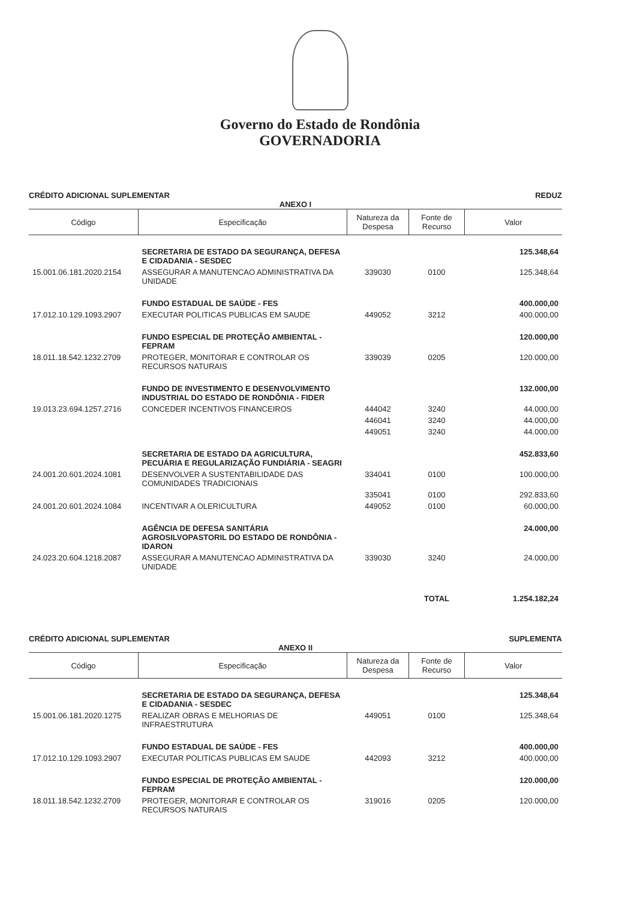Governo do Estado de Rondônia
GOVERNADORIA
CRÉDITO ADICIONAL SUPLEMENTAR REDUZ
ANEXO I
| Código | Especificação | Natureza da Despesa | Fonte de Recurso | Valor |
| --- | --- | --- | --- | --- |
| | SECRETARIA DE ESTADO DA SEGURANÇA, DEFESA E CIDADANIA - SESDEC | | | 125.348,64 |
| 15.001.06.181.2020.2154 | ASSEGURAR A MANUTENCAO ADMINISTRATIVA DA UNIDADE | 339030 | 0100 | 125.348,64 |
| | FUNDO ESTADUAL DE SAÚDE - FES | | | 400.000,00 |
| 17.012.10.129.1093.2907 | EXECUTAR POLITICAS PUBLICAS EM SAUDE | 449052 | 3212 | 400.000,00 |
| | FUNDO ESPECIAL DE PROTEÇÃO AMBIENTAL - FEPRAM | | | 120.000,00 |
| 18.011.18.542.1232.2709 | PROTEGER, MONITORAR E CONTROLAR OS RECURSOS NATURAIS | 339039 | 0205 | 120.000,00 |
| | FUNDO DE INVESTIMENTO E DESENVOLVIMENTO INDUSTRIAL DO ESTADO DE RONDÔNIA - FIDER | | | 132.000,00 |
| 19.013.23.694.1257.2716 | CONCEDER INCENTIVOS FINANCEIROS | 444042 | 3240 | 44.000,00 |
| | | 446041 | 3240 | 44.000,00 |
| | | 449051 | 3240 | 44.000,00 |
| | SECRETARIA DE ESTADO DA AGRICULTURA, PECUÁRIA E REGULARIZAÇÃO FUNDIÁRIA - SEAGRI | | | 452.833,60 |
| 24.001.20.601.2024.1081 | DESENVOLVER A SUSTENTABILIDADE DAS COMUNIDADES TRADICIONAIS | 334041 | 0100 | 100.000,00 |
| | | 335041 | 0100 | 292.833,60 |
| 24.001.20.601.2024.1084 | INCENTIVAR A OLERICULTURA | 449052 | 0100 | 60.000,00 |
| | AGÊNCIA DE DEFESA SANITÁRIA AGROSILVOPASTORIL DO ESTADO DE RONDÔNIA - IDARON | | | 24.000,00 |
| 24.023.20.604.1218.2087 | ASSEGURAR A MANUTENCAO ADMINISTRATIVA DA UNIDADE | 339030 | 3240 | 24.000,00 |
| | | | TOTAL | 1.254.182,24 |
CRÉDITO ADICIONAL SUPLEMENTAR SUPLEMENTA
ANEXO II
| Código | Especificação | Natureza da Despesa | Fonte de Recurso | Valor |
| --- | --- | --- | --- | --- |
| | SECRETARIA DE ESTADO DA SEGURANÇA, DEFESA E CIDADANIA - SESDEC | | | 125.348,64 |
| 15.001.06.181.2020.1275 | REALIZAR OBRAS E MELHORIAS DE INFRAESTRUTURA | 449051 | 0100 | 125.348,64 |
| | FUNDO ESTADUAL DE SAÚDE - FES | | | 400.000,00 |
| 17.012.10.129.1093.2907 | EXECUTAR POLITICAS PUBLICAS EM SAUDE | 442093 | 3212 | 400.000,00 |
| | FUNDO ESPECIAL DE PROTEÇÃO AMBIENTAL - FEPRAM | | | 120.000,00 |
| 18.011.18.542.1232.2709 | PROTEGER, MONITORAR E CONTROLAR OS RECURSOS NATURAIS | 319016 | 0205 | 120.000,00 |